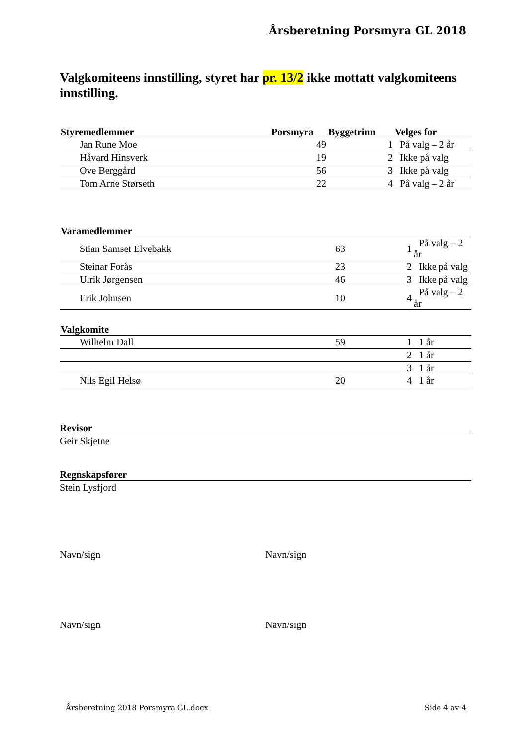Årsberetning Porsmyra GL 2018
Valgkomiteens innstilling, styret har pr. 13/2 ikke mottatt valgkomiteens innstilling.
| Styremedlemmer | Porsmyra | Byggetrinn | Velges for |
| --- | --- | --- | --- |
| Jan Rune Moe | 49 | 1 | På valg – 2 år |
| Håvard Hinsverk | 19 | 2 | Ikke på valg |
| Ove Berggård | 56 | 3 | Ikke på valg |
| Tom Arne Størseth | 22 | 4 | På valg – 2 år |
| Varamedlemmer | | | |
| --- | --- | --- | --- |
| Stian Samset Elvebakk | 63 | 1 | På valg – 2 år |
| Steinar Forås | 23 | 2 | Ikke på valg |
| Ulrik Jørgensen | 46 | 3 | Ikke på valg |
| Erik Johnsen | 10 | 4 | På valg – 2 år |
| Valgkomite | | | |
| --- | --- | --- | --- |
| Wilhelm Dall | 59 | 1 | 1 år |
| | | 2 | 1 år |
| | | 3 | 1 år |
| Nils Egil Helsø | 20 | 4 | 1 år |
Revisor
Geir Skjetne
Regnskapsfører
Stein Lysfjord
Navn/sign Navn/sign
Navn/sign Navn/sign
Årsberetning 2018 Porsmyra GL.docx Side 4 av 4